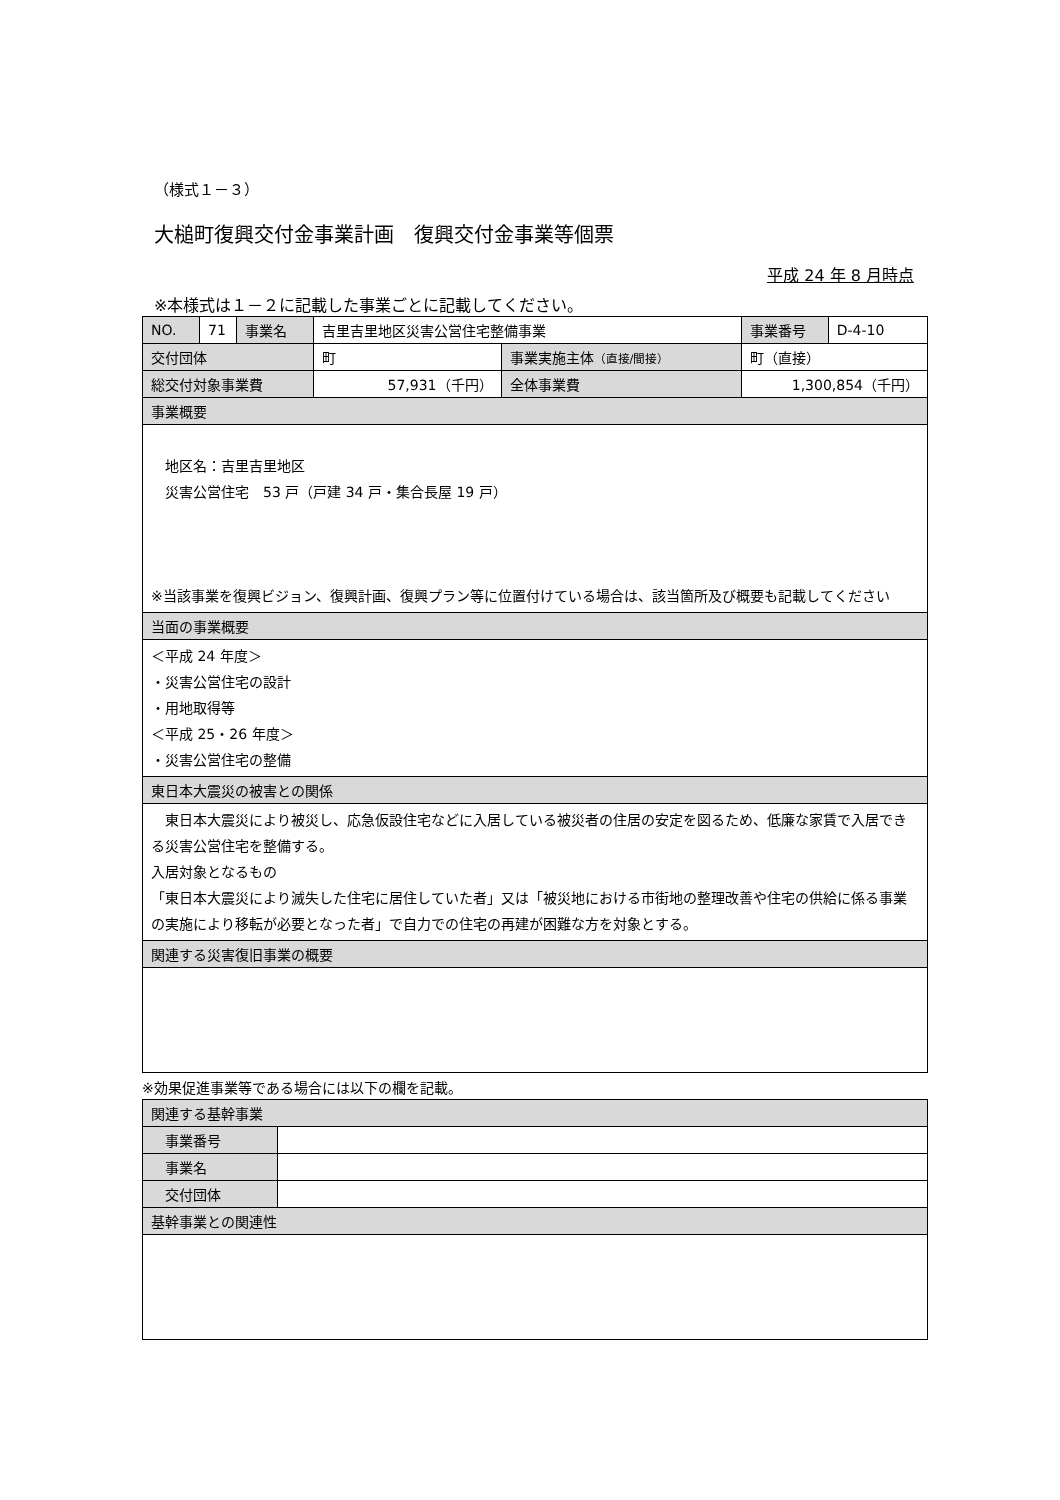（様式１－３）
大槌町復興交付金事業計画　復興交付金事業等個票
平成 24 年 8 月時点
※本様式は１－２に記載した事業ごとに記載してください。
| NO. | 71 | 事業名 | 吉里吉里地区災害公営住宅整備事業 | | 事業番号 | D-4-10 |
| 交付団体 | | | 町 | 事業実施主体 （直接/間接） | 町（直接） | |
| 総交付対象事業費 | | | 57,931（千円） | 全体事業費 | 1,300,854（千円） | |
| 事業概要 | | | | | | |
| 地区名：吉里吉里地区 災害公営住宅 53 戸（戸建 34 戸・集合長屋 19 戸） ※当該事業を復興ビジョン、復興計画、復興プラン等に位置付けている場合は、該当箇所及び概要も記載してください | | | | | | |
| 当面の事業概要 | | | | | | |
| ＜平成 24 年度＞ ・災害公営住宅の設計 ・用地取得等 ＜平成 25・26 年度＞ ・災害公営住宅の整備 | | | | | | |
| 東日本大震災の被害との関係 | | | | | | |
| 東日本大震災により被災し、応急仮設住宅などに入居している被災者の住居の安定を図るため、低廉な家賃で入居できる災害公営住宅を整備する。 入居対象となるもの 「東日本大震災により滅失した住宅に居住していた者」又は「被災地における市街地の整理改善や住宅の供給に係る事業の実施により移転が必要となった者」で自力での住宅の再建が困難な方を対象とする。 | | | | | | |
| 関連する災害復旧事業の概要 | | | | | | |
※効果促進事業等である場合には以下の欄を記載。
| 関連する基幹事業 | |
| 事業番号 | |
| 事業名 | |
| 交付団体 | |
| 基幹事業との関連性 | |